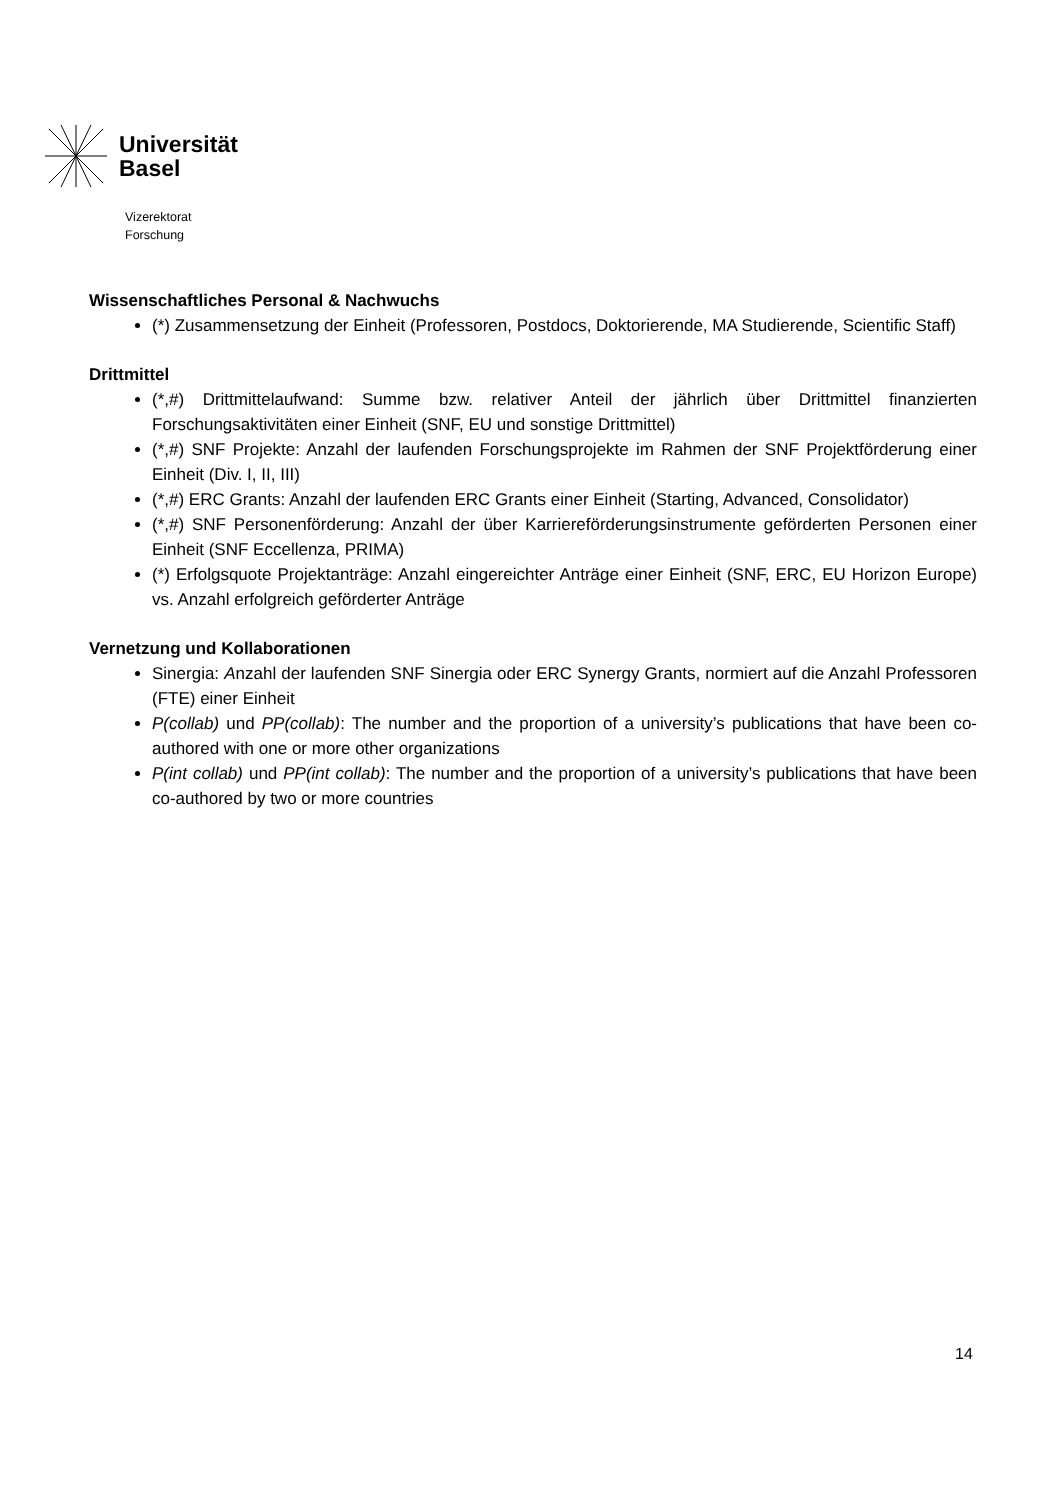Universität
Basel
Vizerektorat
Forschung
Wissenschaftliches Personal & Nachwuchs
(*) Zusammensetzung der Einheit (Professoren, Postdocs, Doktorierende, MA Studierende, Scientific Staff)
Drittmittel
(*,#) Drittmittelaufwand: Summe bzw. relativer Anteil der jährlich über Drittmittel finanzierten Forschungsaktivitäten einer Einheit (SNF, EU und sonstige Drittmittel)
(*,#) SNF Projekte: Anzahl der laufenden Forschungsprojekte im Rahmen der SNF Projektförderung einer Einheit (Div. I, II, III)
(*,#) ERC Grants: Anzahl der laufenden ERC Grants einer Einheit (Starting, Advanced, Consolidator)
(*,#) SNF Personenförderung: Anzahl der über Karriereförderungsinstrumente geförderten Personen einer Einheit (SNF Eccellenza, PRIMA)
(*) Erfolgsquote Projektanträge: Anzahl eingereichter Anträge einer Einheit (SNF, ERC, EU Horizon Europe) vs. Anzahl erfolgreich geförderter Anträge
Vernetzung und Kollaborationen
Sinergia: Anzahl der laufenden SNF Sinergia oder ERC Synergy Grants, normiert auf die Anzahl Professoren (FTE) einer Einheit
P(collab) und PP(collab): The number and the proportion of a university’s publications that have been co-authored with one or more other organizations
P(int collab) und PP(int collab): The number and the proportion of a university’s publications that have been co-authored by two or more countries
14